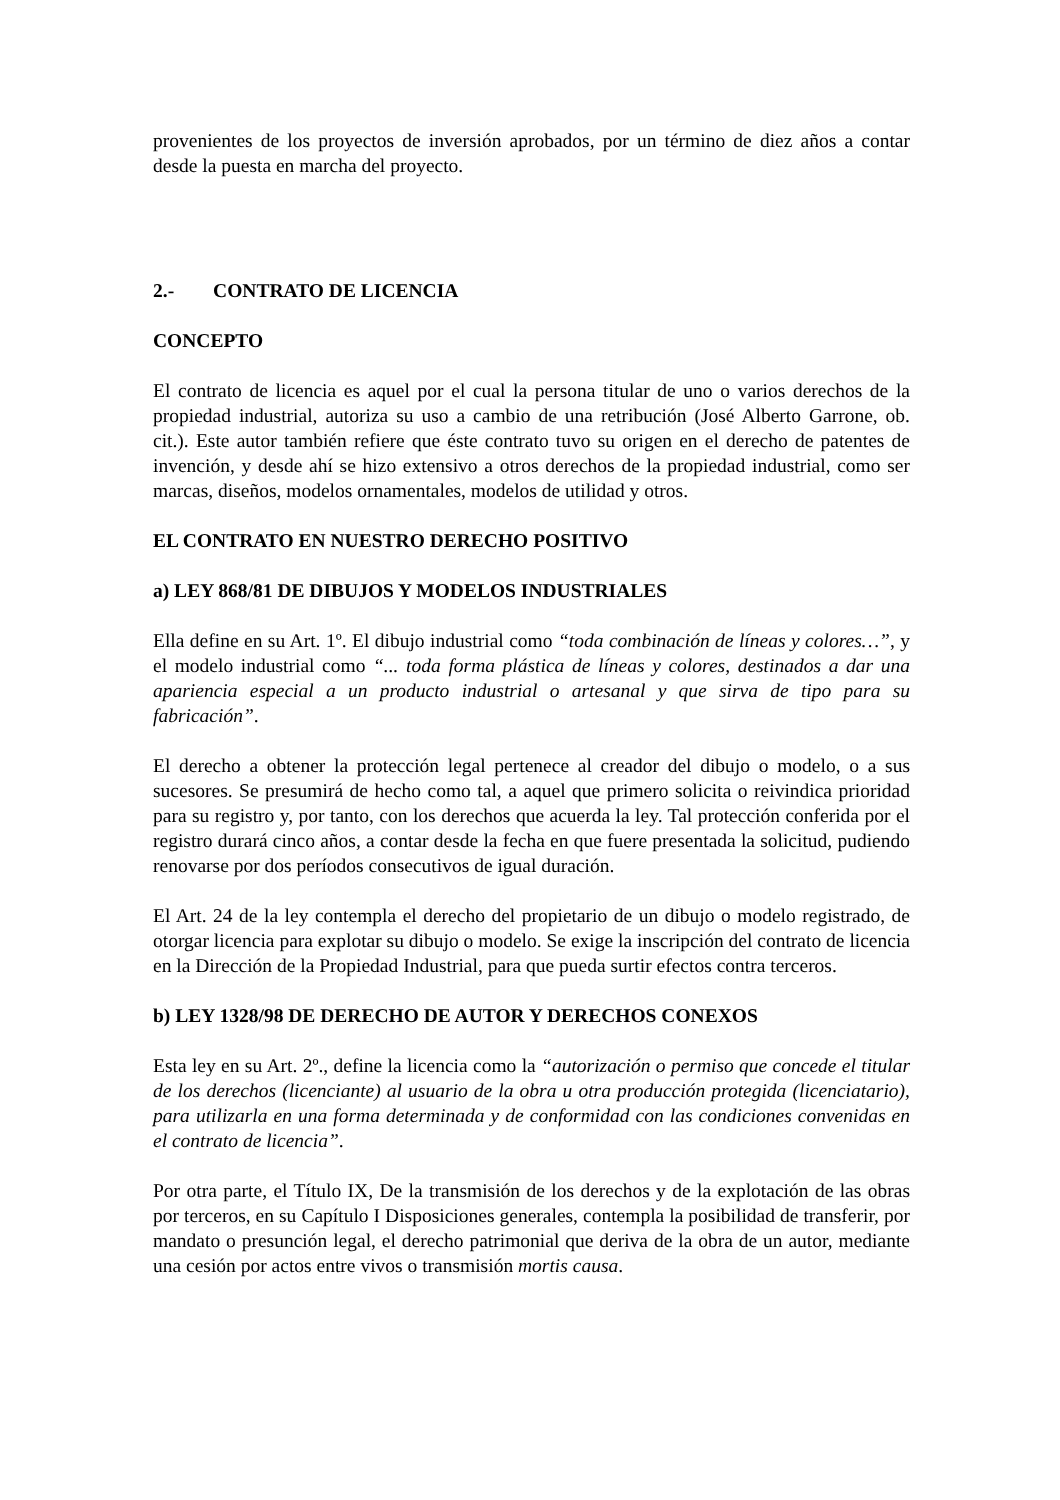provenientes de los proyectos de inversión aprobados, por un término de diez años a contar desde la puesta en marcha del proyecto.
2.- CONTRATO DE LICENCIA
CONCEPTO
El contrato de licencia es aquel por el cual la persona titular de uno o varios derechos de la propiedad industrial, autoriza su uso a cambio de una retribución (José Alberto Garrone, ob. cit.). Este autor también refiere que éste contrato tuvo su origen en el derecho de patentes de invención, y desde ahí se hizo extensivo a otros derechos de la propiedad industrial, como ser marcas, diseños, modelos ornamentales, modelos de utilidad y otros.
EL CONTRATO EN NUESTRO DERECHO POSITIVO
a) LEY 868/81 DE DIBUJOS Y MODELOS INDUSTRIALES
Ella define en su Art. 1º. El dibujo industrial como “toda combinación de líneas y colores…”, y el modelo industrial como “... toda forma plástica de líneas y colores, destinados a dar una apariencia especial a un producto industrial o artesanal y que sirva de tipo para su fabricación”.
El derecho a obtener la protección legal pertenece al creador del dibujo o modelo, o a sus sucesores. Se presumirá de hecho como tal, a aquel que primero solicita o reivindica prioridad para su registro y, por tanto, con los derechos que acuerda la ley. Tal protección conferida por el registro durará cinco años, a contar desde la fecha en que fuere presentada la solicitud, pudiendo renovarse por dos períodos consecutivos de igual duración.
El Art. 24 de la ley contempla el derecho del propietario de un dibujo o modelo registrado, de otorgar licencia para explotar su dibujo o modelo. Se exige la inscripción del contrato de licencia en la Dirección de la Propiedad Industrial, para que pueda surtir efectos contra terceros.
b) LEY 1328/98 DE DERECHO DE AUTOR Y DERECHOS CONEXOS
Esta ley en su Art. 2º., define la licencia como la “autorización o permiso que concede el titular de los derechos (licenciante) al usuario de la obra u otra producción protegida (licenciatario), para utilizarla en una forma determinada y de conformidad con las condiciones convenidas en el contrato de licencia”.
Por otra parte, el Título IX, De la transmisión de los derechos y de la explotación de las obras por terceros, en su Capítulo I Disposiciones generales, contempla la posibilidad de transferir, por mandato o presunción legal, el derecho patrimonial que deriva de la obra de un autor, mediante una cesión por actos entre vivos o transmisión mortis causa.